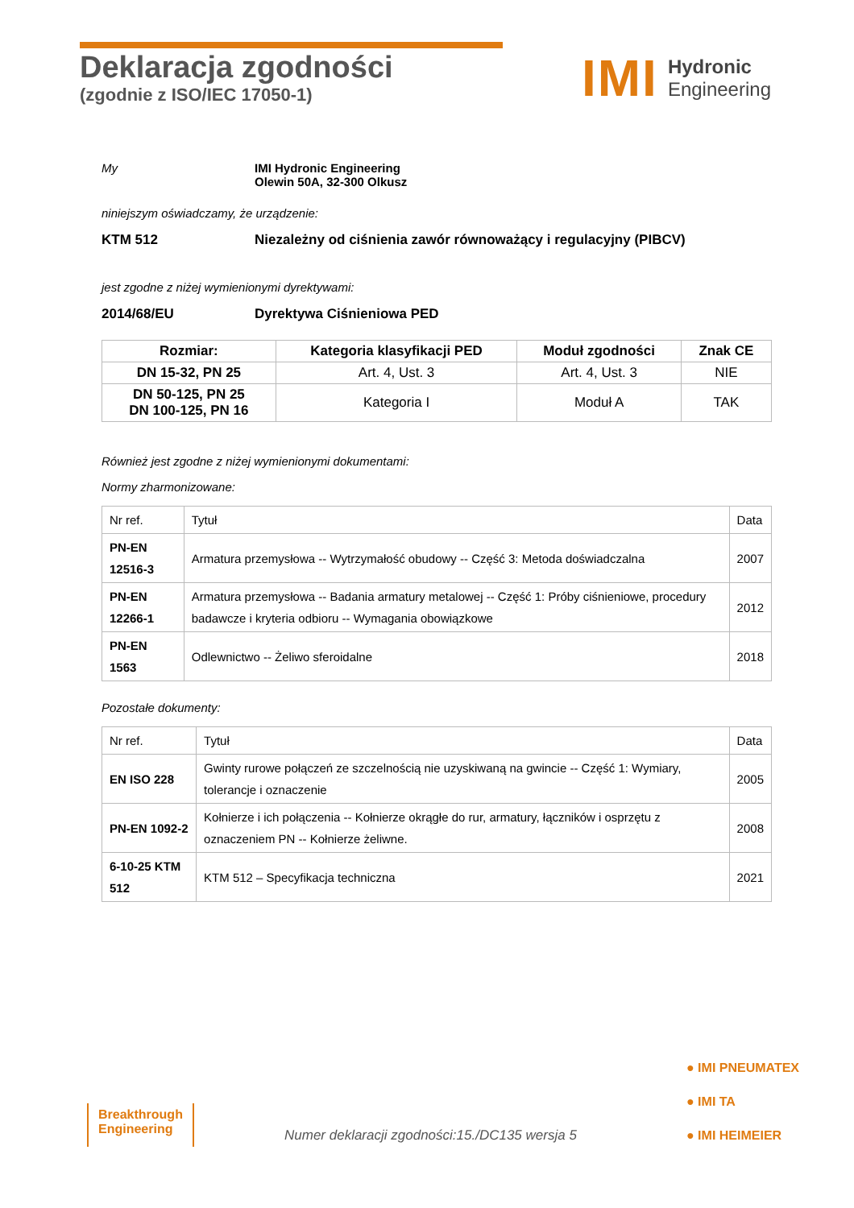Deklaracja zgodności
(zgodnie z ISO/IEC 17050-1)
IMI Hydronic
Engineering
My IMI Hydronic Engineering
Olewin 50A, 32-300 Olkusz
niniejszym oświadczamy, że urządzenie:
KTM 512 Niezależny od ciśnienia zawór równoważący i regulacyjny (PIBCV)
jest zgodne z niżej wymienionymi dyrektywami:
2014/68/EU Dyrektywa Ciśnieniowa PED
| Rozmiar: | Kategoria klasyfikacji PED | Moduł zgodności | Znak CE |
| --- | --- | --- | --- |
| DN 15-32, PN 25 | Art. 4, Ust. 3 | Art. 4, Ust. 3 | NIE |
| DN 50-125, PN 25 DN 100-125, PN 16 | Kategoria I | Moduł A | TAK |
Również jest zgodne z niżej wymienionymi dokumentami:
Normy zharmonizowane:
| Nr ref. | Tytuł | Data |
| PN-EN 12516-3 | Armatura przemysłowa -- Wytrzymałość obudowy -- Część 3: Metoda doświadczalna | 2007 |
| PN-EN 12266-1 | Armatura przemysłowa -- Badania armatury metalowej -- Część 1: Próby ciśnieniowe, procedury badawcze i kryteria odbioru -- Wymagania obowiązkowe | 2012 |
| PN-EN 1563 | Odlewnictwo -- Żeliwo sferoidalne | 2018 |
Pozostałe dokumenty:
| Nr ref. | Tytuł | Data |
| EN ISO 228 | Gwinty rurowe połączeń ze szczelnością nie uzyskiwaną na gwincie -- Część 1: Wymiary, tolerancje i oznaczenie | 2005 |
| PN-EN 1092-2 | Kołnierze i ich połączenia -- Kołnierze okrągłe do rur, armatury, łączników i osprzętu z oznaczeniem PN -- Kołnierze żeliwne. | 2008 |
| 6-10-25 KTM 512 | KTM 512 – Specyfikacja techniczna | 2021 |
Breakthrough
Engineering
Numer deklaracji zgodności:15./DC135 wersja 5
● IMI PNEUMATEX
● IMI TA
● IMI HEIMEIER